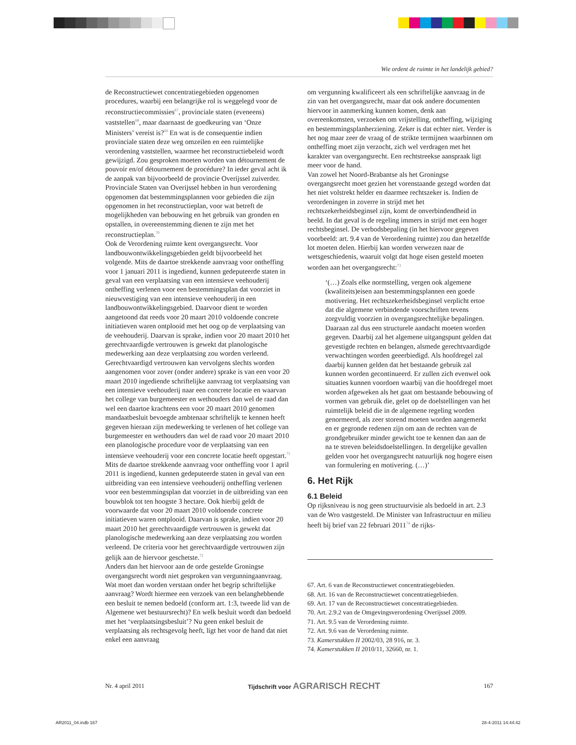Wie ordent de ruimte in het landelijk gebied?
de Reconstructiewet concentratiegebieden opgenomen procedures, waarbij een belangrijke rol is weggelegd voor de reconstructiecommissies<sup>67</sup>, provinciale staten (eveneens) vaststellen<sup>68</sup>, maar daarnaast de goedkeuring van ‘Onze Ministers’ vereist is?<sup>69</sup> En wat is de consequentie indien provinciale staten deze weg omzeilen en een ruimtelijke verordening vaststellen, waarmee het reconstructiebeleid wordt gewijzigd. Zou gesproken moeten worden van détournement de pouvoir en/of détournement de procédure? In ieder geval acht ik de aanpak van bijvoorbeeld de provincie Overijssel zuiverder. Provinciale Staten van Overijssel hebben in hun verordening opgenomen dat bestemmingsplannen voor gebieden die zijn opgenomen in het reconstructieplan, voor wat betreft de mogelijkheden van bebouwing en het gebruik van gronden en opstallen, in overeenstemming dienen te zijn met het reconstructieplan.<sup>70</sup>
Ook de Verordening ruimte kent overgangsrecht. Voor landbouwontwikkelingsgebieden geldt bijvoorbeeld het volgende. Mits de daartoe strekkende aanvraag voor ontheffing voor 1 januari 2011 is ingediend, kunnen gedeputeerde staten in geval van een verplaatsing van een intensieve veehouderij ontheffing verlenen voor een bestemmingsplan dat voorziet in nieuwvestiging van een intensieve veehouderij in een landbouwontwikkelingsgebied. Daarvoor dient te worden aangetoond dat reeds voor 20 maart 2010 voldoende concrete initiatieven waren ontplooid met het oog op de verplaatsing van de veehouderij. Daarvan is sprake, indien voor 20 maart 2010 het gerechtvaardigde vertrouwen is gewekt dat planologische medewerking aan deze verplaatsing zou worden verleend. Gerechtvaardigd vertrouwen kan vervolgens slechts worden aangenomen voor zover (onder andere) sprake is van een voor 20 maart 2010 ingediende schriftelijke aanvraag tot verplaatsing van een intensieve veehouderij naar een concrete locatie en waarvan het college van burgemeester en wethouders dan wel de raad dan wel een daartoe krachtens een voor 20 maart 2010 genomen mandaatbesluit bevoegde ambtenaar schriftelijk te kennen heeft gegeven hieraan zijn medewerking te verlenen of het college van burgemeester en wethouders dan wel de raad voor 20 maart 2010 een planologische procedure voor de verplaatsing van een intensieve veehouderij voor een concrete locatie heeft opgestart.<sup>71</sup>
Mits de daartoe strekkende aanvraag voor ontheffing voor 1 april 2011 is ingediend, kunnen gedeputeerde staten in geval van een uitbreiding van een intensieve veehouderij ontheffing verlenen voor een bestemmingsplan dat voorziet in de uitbreiding van een bouwblok tot ten hoogste 3 hectare. Ook hierbij geldt de voorwaarde dat voor 20 maart 2010 voldoende concrete initiatieven waren ontplooid. Daarvan is sprake, indien voor 20 maart 2010 het gerechtvaardigde vertrouwen is gewekt dat planologische medewerking aan deze verplaatsing zou worden verleend. De criteria voor het gerechtvaardigde vertrouwen zijn gelijk aan de hiervoor geschetste.<sup>72</sup>
Anders dan het hiervoor aan de orde gestelde Groningse overgangsrecht wordt niet gesproken van vergunningaanvraag. Wat moet dan worden verstaan onder het begrip schriftelijke aanvraag? Wordt hiermee een verzoek van een belanghebbende een besluit te nemen bedoeld (conform art. 1:3, tweede lid van de Algemene wet bestuursrecht)? En welk besluit wordt dan bedoeld met het ‘verplaatsingsbesluit’? Nu geen enkel besluit de verplaatsing als rechtsgevolg heeft, ligt het voor de hand dat niet enkel een aanvraag
om vergunning kwalificeert als een schriftelijke aanvraag in de zin van het overgangsrecht, maar dat ook andere documenten hiervoor in aanmerking kunnen komen, denk aan overeenkomsten, verzoeken om vrijstelling, ontheffing, wijziging en bestemmingsplanherziening. Zeker is dat echter niet. Verder is het nog maar zeer de vraag of de strikte termijnen waarbinnen om ontheffing moet zijn verzocht, zich wel verdragen met het karakter van overgangsrecht. Een rechtstreekse aanspraak ligt meer voor de hand.
Van zowel het Noord-Brabantse als het Groningse overgangsrecht moet gezien het vorenstaande gezegd worden dat het niet volstrekt helder en daarmee rechtszeker is. Indien de verordeningen in zoverre in strijd met het rechtszekerheidsbeginsel zijn, komt de onverbindendheid in beeld. In dat geval is de regeling immers in strijd met een hoger rechtsbeginsel. De verbodsbepaling (in het hiervoor gegeven voorbeeld: art. 9.4 van de Verordening ruimte) zou dan hetzelfde lot moeten delen. Hierbij kan worden verwezen naar de wetsgeschiedenis, waaruit volgt dat hoge eisen gesteld moeten worden aan het overgangsrecht:<sup>73</sup>
‘(…) Zoals elke normstelling, vergen ook algemene (kwaliteits)eisen aan bestemmingsplannen een goede motivering. Het rechtszekerheidsbeginsel verplicht ertoe dat die algemene verbindende voorschriften tevens zorgvuldig voorzien in overgangsrechtelijke bepalingen. Daaraan zal dus een structurele aandacht moeten worden gegeven. Daarbij zal het algemene uitgangspunt gelden dat gevestigde rechten en belangen, alsmede gerechtvaardigde verwachtingen worden geeerbiedigd. Als hoofdregel zal daarbij kunnen gelden dat het bestaande gebruik zal kunnen worden gecontinueerd. Er zullen zich evenwel ook situaties kunnen voordoen waarbij van die hoofdregel moet worden afgeweken als het gaat om bestaande bebouwing of vormen van gebruik die, gelet op de doelstellingen van het ruimtelijk beleid die in de algemene regeling worden genormeerd, als zeer storend moeten worden aangemerkt en er gegronde redenen zijn om aan de rechten van de grondgebruiker minder gewicht toe te kennen dan aan de na te streven beleidsdoelstellingen. In dergelijke gevallen gelden voor het overgangsrecht natuurlijk nog hogere eisen van formulering en motivering. (…)’
6. Het Rijk
6.1 Beleid
Op rijksniveau is nog geen structuurvisie als bedoeld in art. 2.3 van de Wro vastgesteld. De Minister van Infrastructuur en milieu heeft bij brief van 22 februari 2011<sup>74</sup> de rijks-
67. Art. 6 van de Reconstructiewet concentratiegebieden.
68. Art. 16 van de Reconstructiewet concentratiegebieden.
69. Art. 17 van de Reconstructiewet concentratiegebieden.
70. Art. 2.9.2 van de Omgevingsverordening Overijssel 2009.
71. Art. 9.5 van de Verordening ruimte.
72. Art. 9.6 van de Verordening ruimte.
73. Kamerstukken II 2002/03, 28 916, nr. 3.
74. Kamerstukken II 2010/11, 32660, nr. 1.
Nr. 4 april 2011 Tijdschrift voor AGRARISCH RECHT 167
AR2011_04.indb 167 28-4-2011 14:44:42